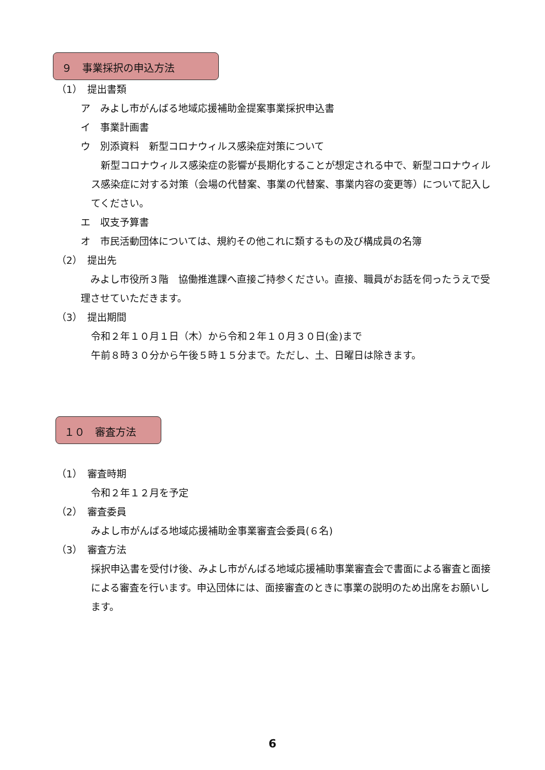９　事業採択の申込方法
（1）　提出書類
ア　みよし市がんばる地域応援補助金提案事業採択申込書
イ　事業計画書
ウ　別添資料　新型コロナウィルス感染症対策について
　新型コロナウィルス感染症の影響が長期化することが想定される中で、新型コロナウィルス感染症に対する対策（会場の代替案、事業の代替案、事業内容の変更等）について記入してください。
エ　収支予算書
オ　市民活動団体については、規約その他これに類するもの及び構成員の名簿
（2）　提出先
　みよし市役所３階　協働推進課へ直接ご持参ください。直接、職員がお話を伺ったうえで受理させていただきます。
（3）　提出期間
令和２年１０月１日（木）から令和２年１０月３０日(金)まで
午前８時３０分から午後５時１５分まで。ただし、土、日曜日は除きます。
１０　審査方法
（1）　審査時期
令和２年１２月を予定
（2）　審査委員
みよし市がんばる地域応援補助金事業審査会委員(６名)
（3）　審査方法
採択申込書を受付け後、みよし市がんばる地域応援補助事業審査会で書面による審査と面接による審査を行います。申込団体には、面接審査のときに事業の説明のため出席をお願いします。
6